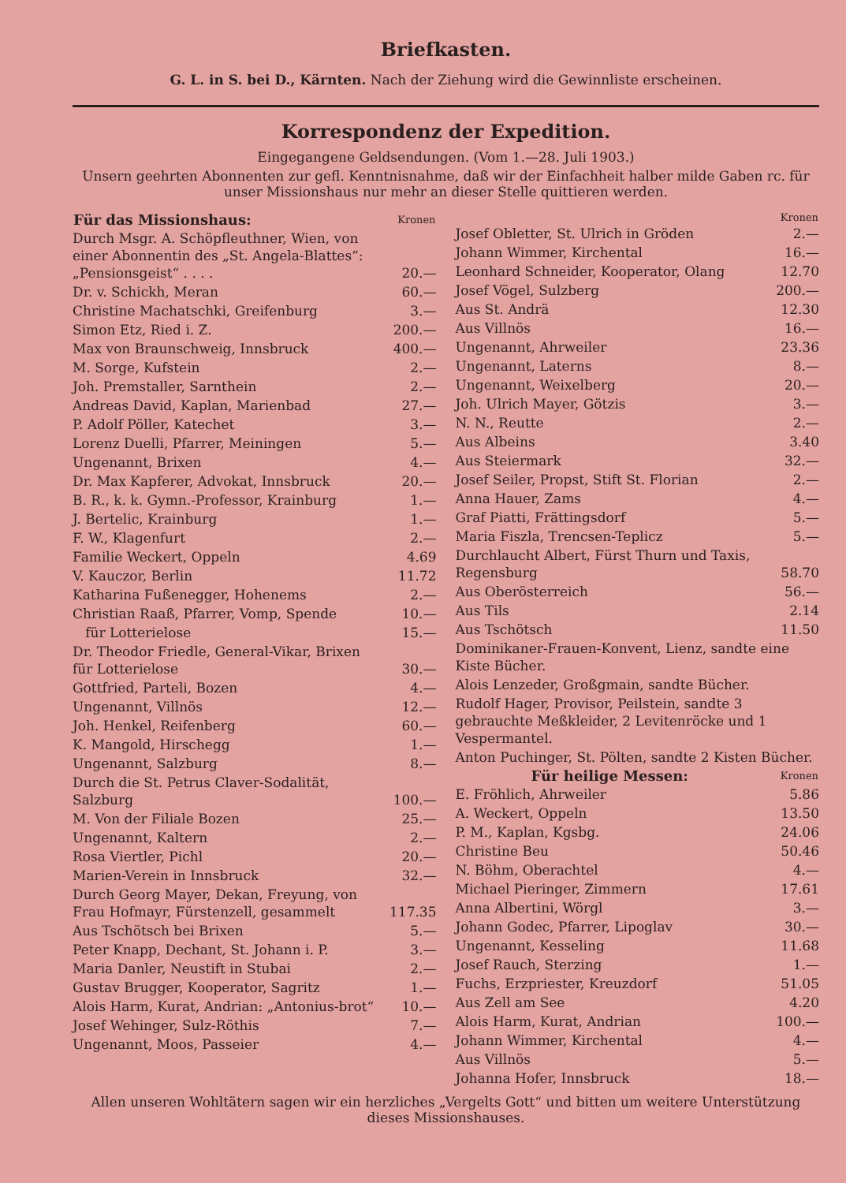Briefkasten.
G. L. in S. bei D., Kärnten. Nach der Ziehung wird die Gewinnliste erscheinen.
Korrespondenz der Expedition.
Eingegangene Geldsendungen. (Vom 1.—28. Juli 1903.)
Unsern geehrten Abonnenten zur gefl. Kenntnisnahme, daß wir der Einfachheit halber milde Gaben rc. für unser Missionshaus nur mehr an dieser Stelle quittieren werden.
| Für das Missionshaus: | Kronen |
| --- | --- |
| Durch Msgr. A. Schöpfleuthner, Wien, von einer Abonnentin des „St. Angela-Blattes“: „Pensionsgeist“ . . . . | 20.— |
| Dr. v. Schickh, Meran | 60.— |
| Christine Machatschki, Greifenburg | 3.— |
| Simon Etz, Ried i. Z. | 200.— |
| Max von Braunschweig, Innsbruck | 400.— |
| M. Sorge, Kufstein | 2.— |
| Joh. Premstaller, Sarnthein | 2.— |
| Andreas David, Kaplan, Marienbad | 27.— |
| P. Adolf Pöller, Katechet | 3.— |
| Lorenz Duelli, Pfarrer, Meiningen | 5.— |
| Ungenannt, Brixen | 4.— |
| Dr. Max Kapferer, Advokat, Innsbruck | 20.— |
| B. R., k. k. Gymn.-Professor, Krainburg | 1.— |
| J. Bertelic, Krainburg | 1.— |
| F. W., Klagenfurt | 2.— |
| Familie Weckert, Oppeln | 4.69 |
| V. Kauczor, Berlin | 11.72 |
| Katharina Fußenegger, Hohenems | 2.— |
| Christian Raaß, Pfarrer, Vomp, Spende | 10.— |
| für Lotterielose | 15.— |
| Dr. Theodor Friedle, General-Vikar, Brixen für Lotterielose | 30.— |
| Gottfried, Parteli, Bozen | 4.— |
| Ungenannt, Villnös | 12.— |
| Joh. Henkel, Reifenberg | 60.— |
| K. Mangold, Hirschegg | 1.— |
| Ungenannt, Salzburg | 8.— |
| Durch die St. Petrus Claver-Sodalität, Salzburg | 100.— |
| M. Von der Filiale Bozen | 25.— |
| Ungenannt, Kaltern | 2.— |
| Rosa Viertler, Pichl | 20.— |
| Marien-Verein in Innsbruck | 32.— |
| Durch Georg Mayer, Dekan, Freyung, von Frau Hofmayr, Fürstenzell, gesammelt | 117.35 |
| Aus Tschötsch bei Brixen | 5.— |
| Peter Knapp, Dechant, St. Johann i. P. | 3.— |
| Maria Danler, Neustift in Stubai | 2.— |
| Gustav Brugger, Kooperator, Sagritz | 1.— |
| Alois Harm, Kurat, Andrian: „Antonius-brot“ | 10.— |
| Josef Wehinger, Sulz-Röthis | 7.— |
| Ungenannt, Moos, Passeier | 4.— |
| | Kronen |
| --- | --- |
| Josef Obletter, St. Ulrich in Gröden | 2.— |
| Johann Wimmer, Kirchental | 16.— |
| Leonhard Schneider, Kooperator, Olang | 12.70 |
| Josef Vögel, Sulzberg | 200.— |
| Aus St. Andrä | 12.30 |
| Aus Villnös | 16.— |
| Ungenannt, Ahrweiler | 23.36 |
| Ungenannt, Laterns | 8.— |
| Ungenannt, Weixelberg | 20.— |
| Joh. Ulrich Mayer, Götzis | 3.— |
| N. N., Reutte | 2.— |
| Aus Albeins | 3.40 |
| Aus Steiermark | 32.— |
| Josef Seiler, Propst, Stift St. Florian | 2.— |
| Anna Hauer, Zams | 4.— |
| Graf Piatti, Frättingsdorf | 5.— |
| Maria Fiszla, Trencsen-Teplicz | 5.— |
| Durchlaucht Albert, Fürst Thurn und Taxis, Regensburg | 58.70 |
| Aus Oberösterreich | 56.— |
| Aus Tils | 2.14 |
| Aus Tschötsch | 11.50 |
| Dominikaner-Frauen-Konvent, Lienz, sandte eine Kiste Bücher. | |
| Alois Lenzeder, Großgmain, sandte Bücher. | |
| Rudolf Hager, Provisor, Peilstein, sandte 3 gebrauchte Meßkleider, 2 Levitenröcke und 1 Vespermantel. | |
| Anton Puchinger, St. Pölten, sandte 2 Kisten Bücher. | |
| Für heilige Messen: | Kronen |
| E. Fröhlich, Ahrweiler | 5.86 |
| A. Weckert, Oppeln | 13.50 |
| P. M., Kaplan, Kgsbg. | 24.06 |
| Christine Beu | 50.46 |
| N. Böhm, Oberachtel | 4.— |
| Michael Pieringer, Zimmern | 17.61 |
| Anna Albertini, Wörgl | 3.— |
| Johann Godec, Pfarrer, Lipoglav | 30.— |
| Ungenannt, Kesseling | 11.68 |
| Josef Rauch, Sterzing | 1.— |
| Fuchs, Erzpriester, Kreuzdorf | 51.05 |
| Aus Zell am See | 4.20 |
| Alois Harm, Kurat, Andrian | 100.— |
| Johann Wimmer, Kirchental | 4.— |
| Aus Villnös | 5.— |
| Johanna Hofer, Innsbruck | 18.— |
Allen unseren Wohltätern sagen wir ein herzliches „Vergelts Gott“ und bitten um weitere Unterstützung dieses Missionshauses.